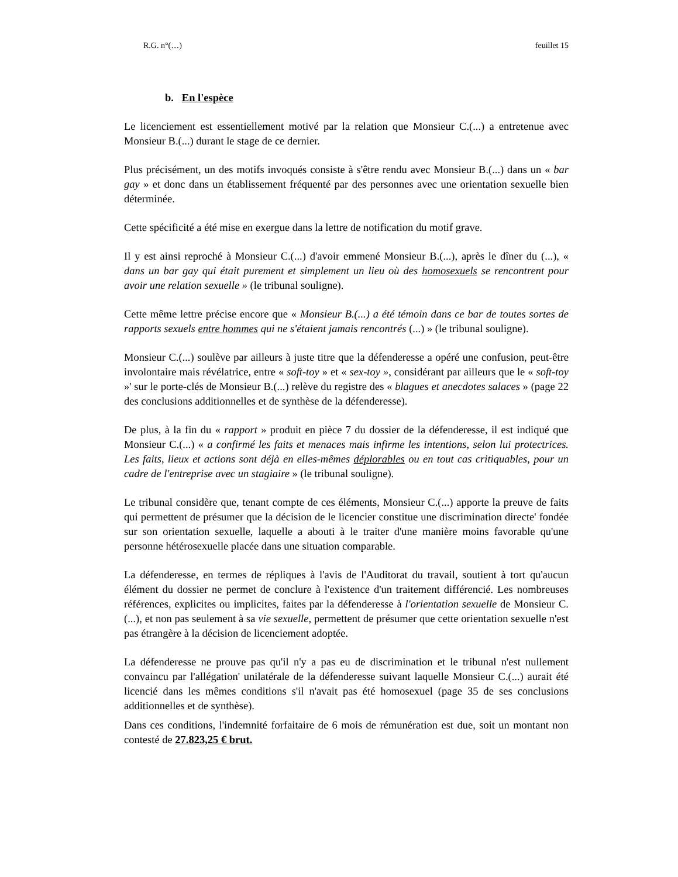R.G. n°(…) feuillet 15
b. En l'espèce
Le licenciement est essentiellement motivé par la relation que Monsieur C.(...) a entretenue avec Monsieur B.(...) durant le stage de ce dernier.
Plus précisément, un des motifs invoqués consiste à s'être rendu avec Monsieur B.(...) dans un « bar gay » et donc dans un établissement fréquenté par des personnes avec une orientation sexuelle bien déterminée.
Cette spécificité a été mise en exergue dans la lettre de notification du motif grave.
Il y est ainsi reproché à Monsieur C.(...) d'avoir emmené Monsieur B.(...), après le dîner du (...), « dans un bar gay qui était purement et simplement un lieu où des homosexuels se rencontrent pour avoir une relation sexuelle » (le tribunal souligne).
Cette même lettre précise encore que « Monsieur B.(...) a été témoin dans ce bar de toutes sortes de rapports sexuels entre hommes qui ne s'étaient jamais rencontrés (...) » (le tribunal souligne).
Monsieur C.(...) soulève par ailleurs à juste titre que la défenderesse a opéré une confusion, peut-être involontaire mais révélatrice, entre « soft-toy » et « sex-toy », considérant par ailleurs que le « soft-toy »' sur le porte-clés de Monsieur B.(...) relève du registre des « blagues et anecdotes salaces » (page 22 des conclusions additionnelles et de synthèse de la défenderesse).
De plus, à la fin du « rapport » produit en pièce 7 du dossier de la défenderesse, il est indiqué que Monsieur C.(...) « a confirmé les faits et menaces mais infirme les intentions, selon lui protectrices. Les faits, lieux et actions sont déjà en elles-mêmes déplorables ou en tout cas critiquables, pour un cadre de l'entreprise avec un stagiaire » (le tribunal souligne).
Le tribunal considère que, tenant compte de ces éléments, Monsieur C.(...) apporte la preuve de faits qui permettent de présumer que la décision de le licencier constitue une discrimination directe' fondée sur son orientation sexuelle, laquelle a abouti à le traiter d'une manière moins favorable qu'une personne hétérosexuelle placée dans une situation comparable.
La défenderesse, en termes de répliques à l'avis de l'Auditorat du travail, soutient à tort qu'aucun élément du dossier ne permet de conclure à l'existence d'un traitement différencié. Les nombreuses références, explicites ou implicites, faites par la défenderesse à l'orientation sexuelle de Monsieur C.(...), et non pas seulement à sa vie sexuelle, permettent de présumer que cette orientation sexuelle n'est pas étrangère à la décision de licenciement adoptée.
La défenderesse ne prouve pas qu'il n'y a pas eu de discrimination et le tribunal n'est nullement convaincu par l'allégation' unilatérale de la défenderesse suivant laquelle Monsieur C.(...) aurait été licencié dans les mêmes conditions s'il n'avait pas été homosexuel (page 35 de ses conclusions additionnelles et de synthèse).
Dans ces conditions, l'indemnité forfaitaire de 6 mois de rémunération est due, soit un montant non contesté de 27.823,25 € brut.